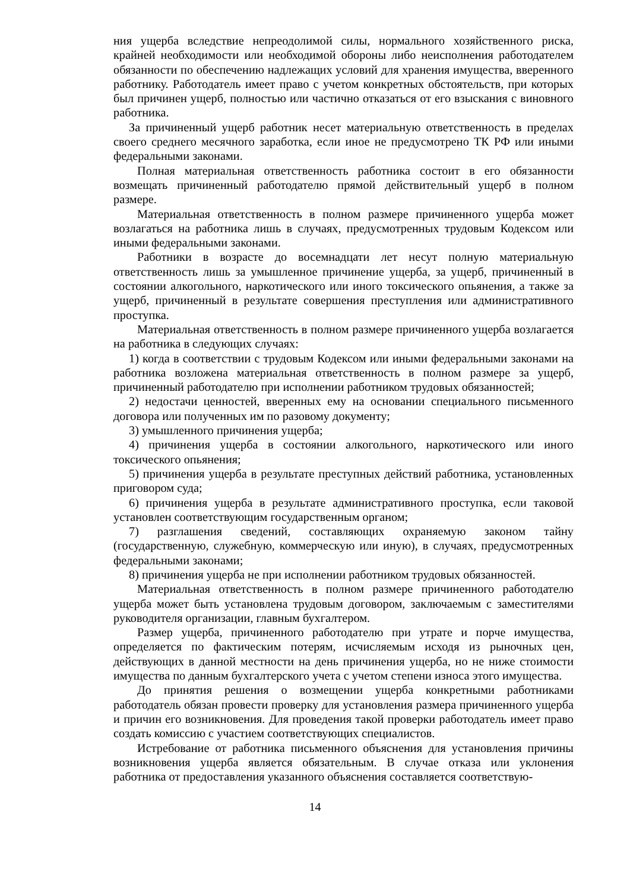ния ущерба вследствие непреодолимой силы, нормального хозяйственного риска, крайней необходимости или необходимой обороны либо неисполнения работодателем обязанности по обеспечению надлежащих условий для хранения имущества, вверенного работнику. Работодатель имеет право с учетом конкретных обстоятельств, при которых был причинен ущерб, полностью или частично отказаться от его взыскания с виновного работника.
За причиненный ущерб работник несет материальную ответственность в пределах своего среднего месячного заработка, если иное не предусмотрено ТК РФ или иными федеральными законами.
Полная материальная ответственность работника состоит в его обязанности возмещать причиненный работодателю прямой действительный ущерб в полном размере.
Материальная ответственность в полном размере причиненного ущерба может возлагаться на работника лишь в случаях, предусмотренных трудовым Кодексом или иными федеральными законами.
Работники в возрасте до восемнадцати лет несут полную материальную ответственность лишь за умышленное причинение ущерба, за ущерб, причиненный в состоянии алкогольного, наркотического или иного токсического опьянения, а также за ущерб, причиненный в результате совершения преступления или административного проступка.
Материальная ответственность в полном размере причиненного ущерба возлагается на работника в следующих случаях:
1) когда в соответствии с трудовым Кодексом или иными федеральными законами на работника возложена материальная ответственность в полном размере за ущерб, причиненный работодателю при исполнении работником трудовых обязанностей;
2) недостачи ценностей, вверенных ему на основании специального письменного договора или полученных им по разовому документу;
3) умышленного причинения ущерба;
4) причинения ущерба в состоянии алкогольного, наркотического или иного токсического опьянения;
5) причинения ущерба в результате преступных действий работника, установленных приговором суда;
6) причинения ущерба в результате административного проступка, если таковой установлен соответствующим государственным органом;
7) разглашения сведений, составляющих охраняемую законом тайну (государственную, служебную, коммерческую или иную), в случаях, предусмотренных федеральными законами;
8) причинения ущерба не при исполнении работником трудовых обязанностей.
Материальная ответственность в полном размере причиненного работодателю ущерба может быть установлена трудовым договором, заключаемым с заместителями руководителя организации, главным бухгалтером.
Размер ущерба, причиненного работодателю при утрате и порче имущества, определяется по фактическим потерям, исчисляемым исходя из рыночных цен, действующих в данной местности на день причинения ущерба, но не ниже стоимости имущества по данным бухгалтерского учета с учетом степени износа этого имущества.
До принятия решения о возмещении ущерба конкретными работниками работодатель обязан провести проверку для установления размера причиненного ущерба и причин его возникновения. Для проведения такой проверки работодатель имеет право создать комиссию с участием соответствующих специалистов.
Истребование от работника письменного объяснения для установления причины возникновения ущерба является обязательным. В случае отказа или уклонения работника от предоставления указанного объяснения составляется соответствую-
14